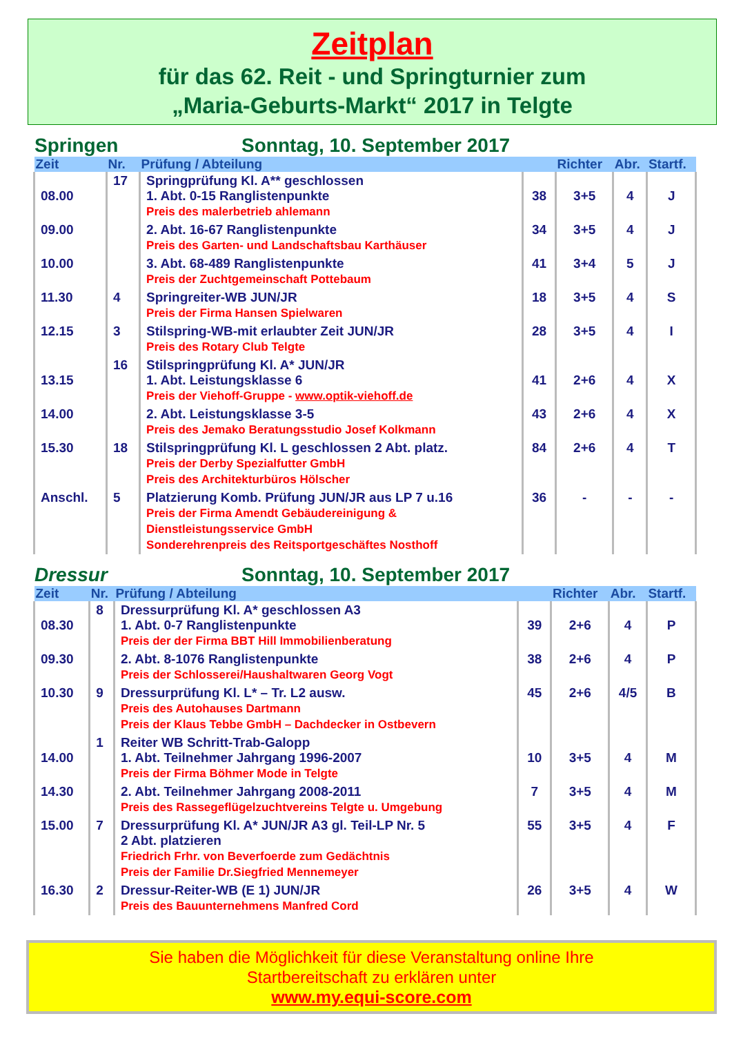Zeitplan
für das 62. Reit - und Springturnier zum
„Maria-Geburts-Markt“ 2017 in Telgte
Springen Sonntag, 10. September 2017
| Zeit | Nr. | Prüfung / Abteilung | | Richter | Abr. | Startf. |
| --- | --- | --- | --- | --- | --- | --- |
| 08.00 | 17 | Springprüfung Kl. A** geschlossen 1. Abt. 0-15 Ranglistenpunkte Preis des malerbetrieb ahlemann | 38 | 3+5 | 4 | J |
| 09.00 | | 2. Abt. 16-67 Ranglistenpunkte Preis des Garten- und Landschaftsbau Karthäuser | 34 | 3+5 | 4 | J |
| 10.00 | | 3. Abt. 68-489 Ranglistenpunkte Preis der Zuchtgemeinschaft Pottebaum | 41 | 3+4 | 5 | J |
| 11.30 | 4 | Springreiter-WB JUN/JR Preis der Firma Hansen Spielwaren | 18 | 3+5 | 4 | S |
| 12.15 | 3 | Stilspring-WB-mit erlaubter Zeit JUN/JR Preis des Rotary Club Telgte | 28 | 3+5 | 4 | I |
| 13.15 | 16 | Stilspringprüfung Kl. A* JUN/JR 1. Abt. Leistungsklasse 6 Preis der Viehoff-Gruppe - www.optik-viehoff.de | 41 | 2+6 | 4 | X |
| 14.00 | | 2. Abt. Leistungsklasse 3-5 Preis des Jemako Beratungsstudio Josef Kolkmann | 43 | 2+6 | 4 | X |
| 15.30 | 18 | Stilspringprüfung Kl. L geschlossen 2 Abt. platz. Preis der Derby Spezialfutter GmbH Preis des Architekturbüros Hölscher | 84 | 2+6 | 4 | T |
| Anschl. | 5 | Platzierung Komb. Prüfung JUN/JR aus LP 7 u.16 Preis der Firma Amendt Gebäudereinigung & Dienstleistungsservice GmbH Sonderehrenpreis des Reitsportgeschäftes Nosthoff | 36 | - | - | - |
Dressur Sonntag, 10. September 2017
| Zeit | Nr. | Prüfung / Abteilung | | Richter | Abr. | Startf. |
| --- | --- | --- | --- | --- | --- | --- |
| 08.30 | 8 | Dressurprüfung Kl. A* geschlossen A3 1. Abt. 0-7 Ranglistenpunkte Preis der der Firma BBT Hill Immobilienberatung | 39 | 2+6 | 4 | P |
| 09.30 | | 2. Abt. 8-1076 Ranglistenpunkte Preis der Schlosserei/Haushaltwaren Georg Vogt | 38 | 2+6 | 4 | P |
| 10.30 | 9 | Dressurprüfung Kl. L* – Tr. L2 ausw. Preis des Autohauses Dartmann Preis der Klaus Tebbe GmbH – Dachdecker in Ostbevern | 45 | 2+6 | 4/5 | B |
| 14.00 | 1 | Reiter WB Schritt-Trab-Galopp 1. Abt. Teilnehmer Jahrgang 1996-2007 Preis der Firma Böhmer Mode in Telgte | 10 | 3+5 | 4 | M |
| 14.30 | | 2. Abt. Teilnehmer Jahrgang 2008-2011 Preis des Rassegeflügelzuchtvereins Telgte u. Umgebung | 7 | 3+5 | 4 | M |
| 15.00 | 7 | Dressurprüfung Kl. A* JUN/JR A3 gl. Teil-LP Nr. 5 2 Abt. platzieren Friedrich Frhr. von Beverfoerde zum Gedächtnis Preis der Familie Dr.Siegfried Mennemeyer | 55 | 3+5 | 4 | F |
| 16.30 | 2 | Dressur-Reiter-WB (E 1) JUN/JR Preis des Bauunternehmens Manfred Cord | 26 | 3+5 | 4 | W |
Sie haben die Möglichkeit für diese Veranstaltung online Ihre
Startbereitschaft zu erklären unter
www.my.equi-score.com